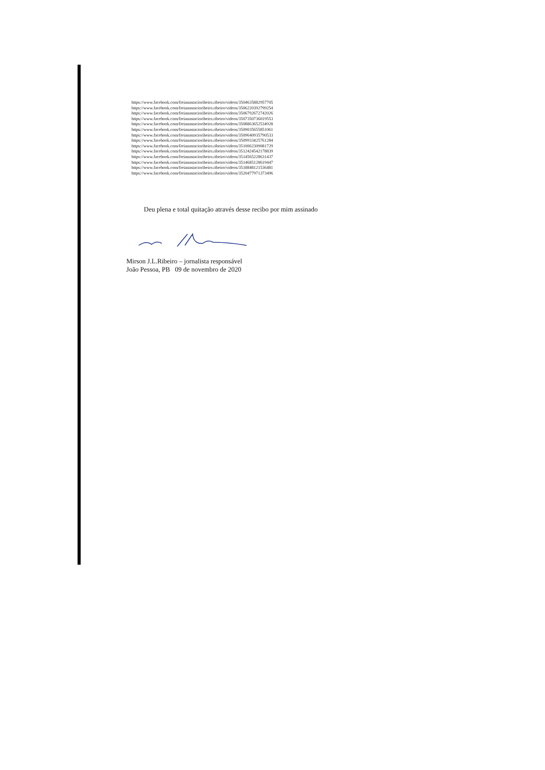https://www.facebook.com/freianastacioribeiro.ribeiro/videos/3504635882957705
https://www.facebook.com/freianastacioribeiro.ribeiro/videos/3506220392799254
https://www.facebook.com/freianastacioribeiro.ribeiro/videos/3506792672742026
https://www.facebook.com/freianastacioribeiro.ribeiro/videos/3507350736019553
https://www.facebook.com/freianastacioribeiro.ribeiro/videos/3508863652534928
https://www.facebook.com/freianastacioribeiro.ribeiro/videos/3509035655851061
https://www.facebook.com/freianastacioribeiro.ribeiro/videos/3509640935790533
https://www.facebook.com/freianastacioribeiro.ribeiro/videos/3509933425761284
https://www.facebook.com/freianastacioribeiro.ribeiro/videos/3510062309081729
https://www.facebook.com/freianastacioribeiro.ribeiro/videos/3512424542178839
https://www.facebook.com/freianastacioribeiro.ribeiro/videos/3514565228631437
https://www.facebook.com/freianastacioribeiro.ribeiro/videos/3514685128619447
https://www.facebook.com/freianastacioribeiro.ribeiro/videos/3518848121536481
https://www.facebook.com/freianastacioribeiro.ribeiro/videos/3520477971373496
Deu plena e total quitação através desse recibo por mim assinado
Mirson J.L.Ribeiro – jornalista responsável
João Pessoa, PB 09 de novembro de 2020